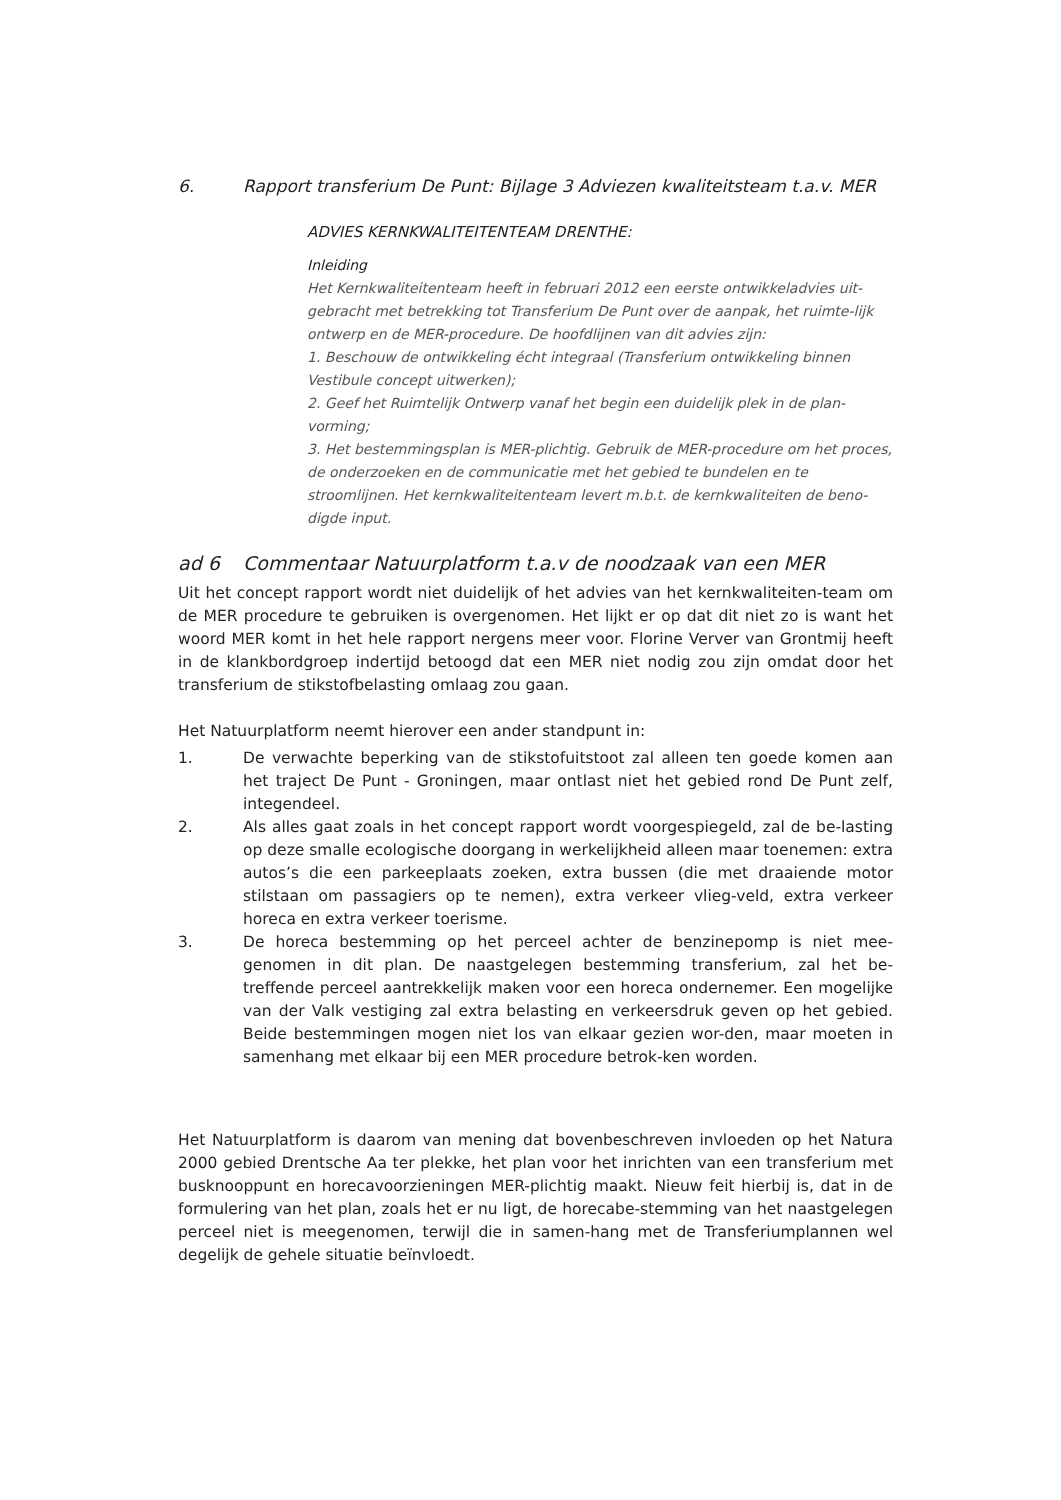6. Rapport transferium De Punt: Bijlage 3 Adviezen kwaliteitsteam t.a.v. MER
ADVIES KERNKWALITEITENTEAM DRENTHE:
Inleiding
Het Kernkwaliteitenteam heeft in februari 2012 een eerste ontwikkeladvies uit-gebracht met betrekking tot Transferium De Punt over de aanpak, het ruimte-lijk ontwerp en de MER-procedure. De hoofdlijnen van dit advies zijn:
1. Beschouw de ontwikkeling écht integraal (Transferium ontwikkeling binnen Vestibule concept uitwerken);
2. Geef het Ruimtelijk Ontwerp vanaf het begin een duidelijk plek in de plan-vorming;
3. Het bestemmingsplan is MER-plichtig. Gebruik de MER-procedure om het proces, de onderzoeken en de communicatie met het gebied te bundelen en te stroomlijnen. Het kernkwaliteitenteam levert m.b.t. de kernkwaliteiten de beno-digde input.
ad 6 Commentaar Natuurplatform t.a.v de noodzaak van een MER
Uit het concept rapport wordt niet duidelijk of het advies van het kernkwaliteiten-team om de MER procedure te gebruiken is overgenomen. Het lijkt er op dat dit niet zo is want het woord MER komt in het hele rapport nergens meer voor. Florine Verver van Grontmij heeft in de klankbordgroep indertijd betoogd dat een MER niet nodig zou zijn omdat door het transferium de stikstofbelasting omlaag zou gaan.
Het Natuurplatform neemt hierover een ander standpunt in:
1. De verwachte beperking van de stikstofuitstoot zal alleen ten goede komen aan het traject De Punt - Groningen, maar ontlast niet het gebied rond De Punt zelf, integendeel.
2. Als alles gaat zoals in het concept rapport wordt voorgespiegeld, zal de be-lasting op deze smalle ecologische doorgang in werkelijkheid alleen maar toenemen: extra autos’s die een parkeeplaats zoeken, extra bussen (die met draaiende motor stilstaan om passagiers op te nemen), extra verkeer vlieg-veld, extra verkeer horeca en extra verkeer toerisme.
3. De horeca bestemming op het perceel achter de benzinepomp is niet mee-genomen in dit plan. De naastgelegen bestemming transferium, zal het be-treffende perceel aantrekkelijk maken voor een horeca ondernemer. Een mogelijke van der Valk vestiging zal extra belasting en verkeersdruk geven op het gebied. Beide bestemmingen mogen niet los van elkaar gezien wor-den, maar moeten in samenhang met elkaar bij een MER procedure betrok-ken worden.
Het Natuurplatform is daarom van mening dat bovenbeschreven invloeden op het Natura 2000 gebied Drentsche Aa ter plekke, het plan voor het inrichten van een transferium met busknooppunt en horecavoorzieningen MER-plichtig maakt. Nieuw feit hierbij is, dat in de formulering van het plan, zoals het er nu ligt, de horecabe-stemming van het naastgelegen perceel niet is meegenomen, terwijl die in samen-hang met de Transferiumplannen wel degelijk de gehele situatie beïnvloedt.